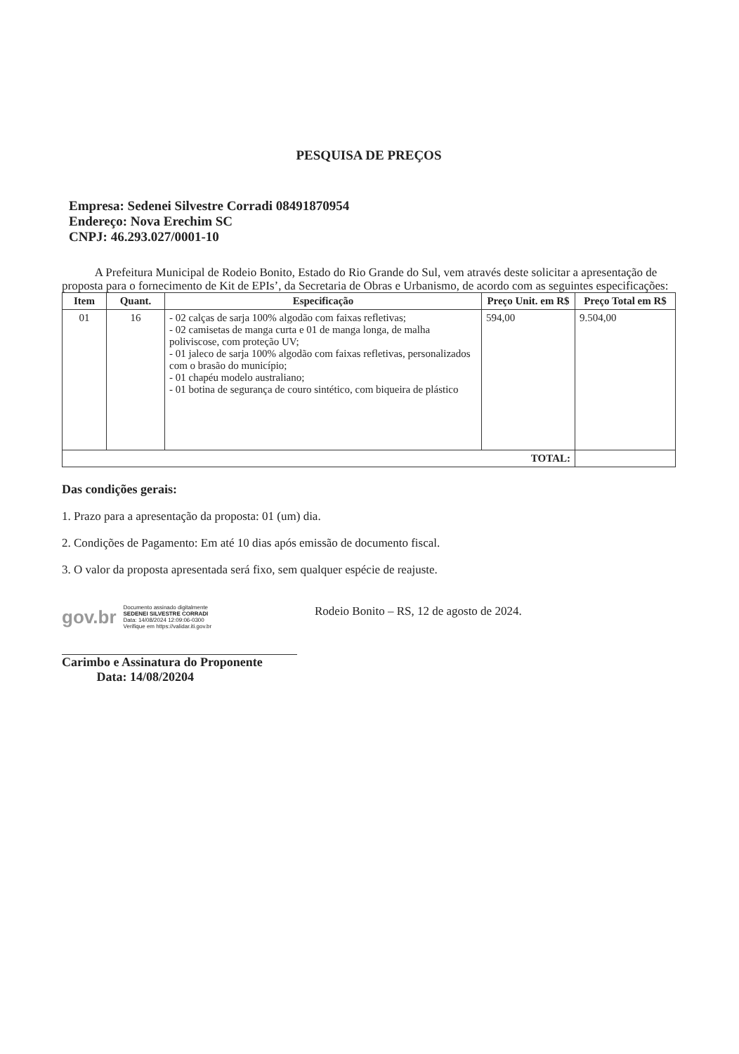PESQUISA DE PREÇOS
Empresa: Sedenei Silvestre Corradi 08491870954
Endereço: Nova Erechim SC
CNPJ: 46.293.027/0001-10
A Prefeitura Municipal de Rodeio Bonito, Estado do Rio Grande do Sul, vem através deste solicitar a apresentação de proposta para o fornecimento de Kit de EPIs’, da Secretaria de Obras e Urbanismo, de acordo com as seguintes especificações:
| Item | Quant. | Especificação | Preço Unit. em R$ | Preço Total em R$ |
| --- | --- | --- | --- | --- |
| 01 | 16 | - 02 calças de sarja 100% algodão com faixas refletivas; - 02 camisetas de manga curta e 01 de manga longa, de malha poliviscose, com proteção UV; - 01 jaleco de sarja 100% algodão com faixas refletivas, personalizados com o brasão do município; - 01 chapéu modelo australiano; - 01 botina de segurança de couro sintético, com biqueira de plástico | 594,00 | 9.504,00 |
| TOTAL: | | | | |
Das condições gerais:
1. Prazo para a apresentação da proposta: 01 (um) dia.
2. Condições de Pagamento: Em até 10 dias após emissão de documento fiscal.
3. O valor da proposta apresentada será fixo, sem qualquer espécie de reajuste.
gov.br Documento assinado digitalmente
SEDENEI SILVESTRE CORRADI
Data: 14/08/2024 12:09:06-0300
Verifique em https://validar.iti.gov.br
Rodeio Bonito – RS, 12 de agosto de 2024.
Carimbo e Assinatura do Proponente
Data: 14/08/20204